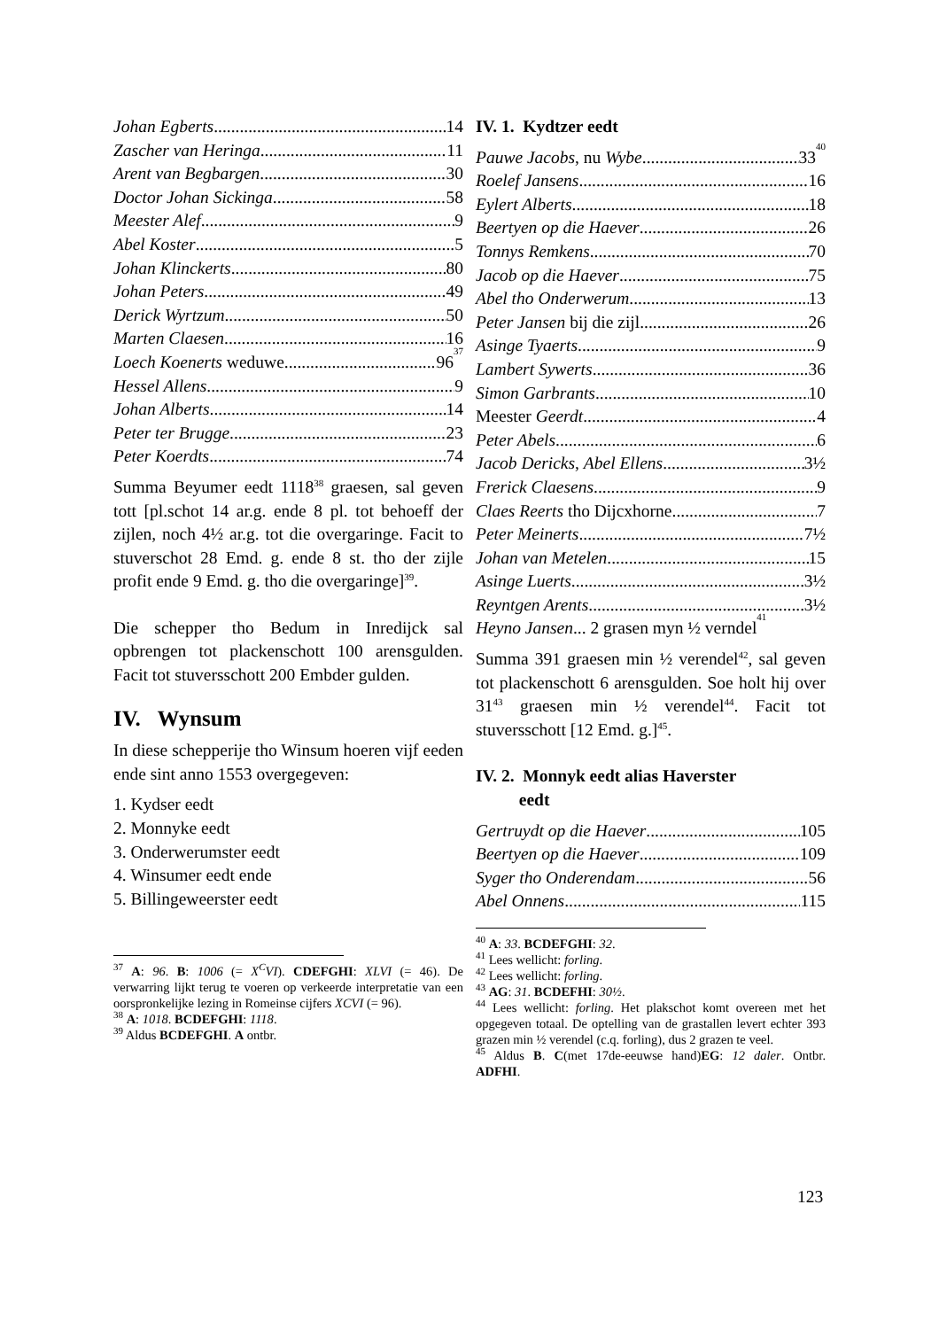Johan Egberts 14
Zascher van Heringa 11
Arent van Begbargen 30
Doctor Johan Sickinga 58
Meester Alef 9
Abel Koster 5
Johan Klinckerts 80
Johan Peters 49
Derick Wyrtzum 50
Marten Claesen 16
Loech Koenerts weduwe 96<sup>37</sup>
Hessel Allens 9
Johan Alberts 14
Peter ter Brugge 23
Peter Koerdts 74
Summa Beyumer eedt 1118<sup>38</sup> graesen, sal geven tott [pl.schot 14 ar.g. ende 8 pl. tot behoeff der zijlen, noch 4½ ar.g. tot die overgaringe. Facit to stuverschot 28 Emd. g. ende 8 st. tho der zijle profit ende 9 Emd. g. tho die overgaringe]<sup>39</sup>.
Die schepper tho Bedum in Inredijck sal opbrengen tot plackenschott 100 arensgulden. Facit tot stuversschott 200 Embder gulden.
IV. Wynsum
In diese schepperije tho Winsum hoeren vijf eeden ende sint anno 1553 overgegeven:
1. Kydser eedt
2. Monnyke eedt
3. Onderwerumster eedt
4. Winsumer eedt ende
5. Billingeweerster eedt
<sup>37</sup> A: 96. B: 1006 (= X<sup>C</sup>VI). CDEFGHI: XLVI (= 46). De verwarring lijkt terug te voeren op verkeerde interpretatie van een oorspronkelijke lezing in Romeinse cijfers XCVI (= 96).
<sup>38</sup> A: 1018. BCDEFGHI: 1118.
<sup>39</sup> Aldus BCDEFGHI. A ontbr.
IV. 1. Kydtzer eedt
Pauwe Jacobs, nu Wybe 33<sup>40</sup>
Roelef Jansens 16
Eylert Alberts 18
Beertyen op die Haever 26
Tonnys Remkens 70
Jacob op die Haever 75
Abel tho Onderwerum 13
Peter Jansen bij die zijl 26
Asinge Tyaerts 9
Lambert Sywerts 36
Simon Garbrants 10
Meester Geerdt 4
Peter Abels 6
Jacob Dericks, Abel Ellens 3½
Frerick Claesens 9
Claes Reerts tho Dijcxhorne 7
Peter Meinerts 7½
Johan van Metelen 15
Asinge Luerts 3½
Reyntgen Arents 3½
Heyno Jansen... 2 grasen myn ½ verndel<sup>41</sup>
Summa 391 graesen min ½ verendel<sup>42</sup>, sal geven tot plackenschott 6 arensgulden. Soe holt hij over 31<sup>43</sup> graesen min ½ verendel<sup>44</sup>. Facit tot stuversschott [12 Emd. g.]<sup>45</sup>.
IV. 2. Monnyk eedt alias Haverster
eedt
Gertruydt op die Haever 105
Beertyen op die Haever 109
Syger tho Onderendam 56
Abel Onnens 115
<sup>40</sup> A: 33. BCDEFGHI: 32.
<sup>41</sup> Lees wellicht: forling.
<sup>42</sup> Lees wellicht: forling.
<sup>43</sup> AG: 31. BCDEFHI: 30½.
<sup>44</sup> Lees wellicht: forling. Het plakschot komt overeen met het opgegeven totaal. De optelling van de grastallen levert echter 393 grazen min ½ verendel (c.q. forling), dus 2 grazen te veel.
<sup>45</sup> Aldus B. C(met 17de-eeuwse hand)EG: 12 daler. Ontbr. ADFHI.
123